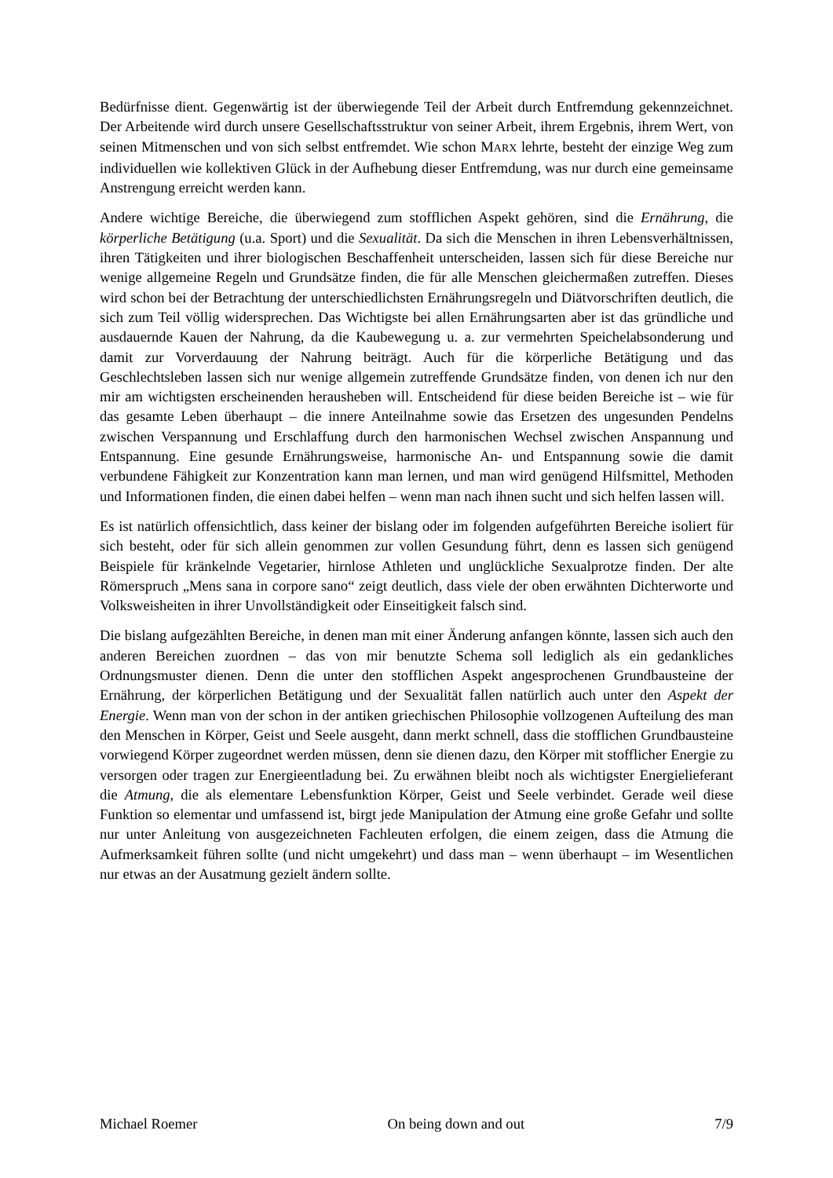Bedürfnisse dient. Gegenwärtig ist der überwiegende Teil der Arbeit durch Entfremdung gekennzeichnet. Der Arbeitende wird durch unsere Gesellschaftsstruktur von seiner Arbeit, ihrem Ergebnis, ihrem Wert, von seinen Mitmenschen und von sich selbst entfremdet. Wie schon MARX lehrte, besteht der einzige Weg zum individuellen wie kollektiven Glück in der Aufhebung dieser Entfremdung, was nur durch eine gemeinsame Anstrengung erreicht werden kann.
Andere wichtige Bereiche, die überwiegend zum stofflichen Aspekt gehören, sind die Ernährung, die körperliche Betätigung (u.a. Sport) und die Sexualität. Da sich die Menschen in ihren Lebensverhältnissen, ihren Tätigkeiten und ihrer biologischen Beschaffenheit unterscheiden, lassen sich für diese Bereiche nur wenige allgemeine Regeln und Grundsätze finden, die für alle Menschen gleichermaßen zutreffen. Dieses wird schon bei der Betrachtung der unterschiedlichsten Ernährungsregeln und Diätvorschriften deutlich, die sich zum Teil völlig widersprechen. Das Wichtigste bei allen Ernährungsarten aber ist das gründliche und ausdauernde Kauen der Nahrung, da die Kaubewegung u. a. zur vermehrten Speichelabsonderung und damit zur Vorverdauung der Nahrung beiträgt. Auch für die körperliche Betätigung und das Geschlechtsleben lassen sich nur wenige allgemein zutreffende Grundsätze finden, von denen ich nur den mir am wichtigsten erscheinenden herausheben will. Entscheidend für diese beiden Bereiche ist – wie für das gesamte Leben überhaupt – die innere Anteilnahme sowie das Ersetzen des ungesunden Pendelns zwischen Verspannung und Erschlaffung durch den harmonischen Wechsel zwischen Anspannung und Entspannung. Eine gesunde Ernährungsweise, harmonische An- und Entspannung sowie die damit verbundene Fähigkeit zur Konzentration kann man lernen, und man wird genügend Hilfsmittel, Methoden und Informationen finden, die einen dabei helfen – wenn man nach ihnen sucht und sich helfen lassen will.
Es ist natürlich offensichtlich, dass keiner der bislang oder im folgenden aufgeführten Bereiche isoliert für sich besteht, oder für sich allein genommen zur vollen Gesundung führt, denn es lassen sich genügend Beispiele für kränkelnde Vegetarier, hirnlose Athleten und unglückliche Sexualprotze finden. Der alte Römerspruch „Mens sana in corpore sano“ zeigt deutlich, dass viele der oben erwähnten Dichterworte und Volksweisheiten in ihrer Unvollständigkeit oder Einseitigkeit falsch sind.
Die bislang aufgezählten Bereiche, in denen man mit einer Änderung anfangen könnte, lassen sich auch den anderen Bereichen zuordnen – das von mir benutzte Schema soll lediglich als ein gedankliches Ordnungsmuster dienen. Denn die unter den stofflichen Aspekt angesprochenen Grundbausteine der Ernährung, der körperlichen Betätigung und der Sexualität fallen natürlich auch unter den Aspekt der Energie. Wenn man von der schon in der antiken griechischen Philosophie vollzogenen Aufteilung des man den Menschen in Körper, Geist und Seele ausgeht, dann merkt schnell, dass die stofflichen Grundbausteine vorwiegend Körper zugeordnet werden müssen, denn sie dienen dazu, den Körper mit stofflicher Energie zu versorgen oder tragen zur Energieentladung bei. Zu erwähnen bleibt noch als wichtigster Energielieferant die Atmung, die als elementare Lebensfunktion Körper, Geist und Seele verbindet. Gerade weil diese Funktion so elementar und umfassend ist, birgt jede Manipulation der Atmung eine große Gefahr und sollte nur unter Anleitung von ausgezeichneten Fachleuten erfolgen, die einem zeigen, dass die Atmung die Aufmerksamkeit führen sollte (und nicht umgekehrt) und dass man – wenn überhaupt – im Wesentlichen nur etwas an der Ausatmung gezielt ändern sollte.
Michael Roemer On being down and out 7/9